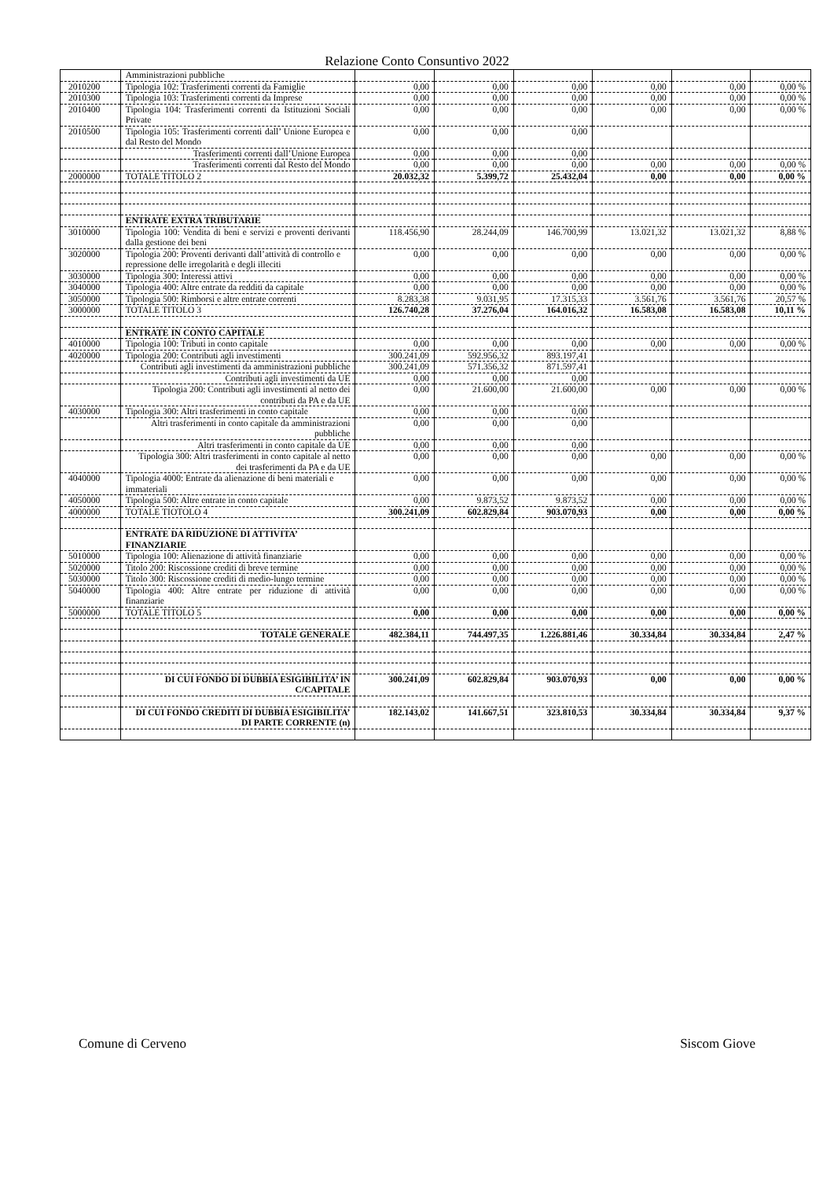Relazione Conto Consuntivo 2022
| | Amministrazioni pubbliche | | | | | | |
| 2010200 | Tipologia 102: Trasferimenti correnti da Famiglie | 0,00 | 0,00 | 0,00 | 0,00 | 0,00 | 0,00 % |
| 2010300 | Tipologia 103: Trasferimenti correnti da Imprese | 0,00 | 0,00 | 0,00 | 0,00 | 0,00 | 0,00 % |
| 2010400 | Tipologia 104: Trasferimenti correnti da Istituzioni Sociali Private | 0,00 | 0,00 | 0,00 | 0,00 | 0,00 | 0,00 % |
| 2010500 | Tipologia 105: Trasferimenti correnti dall’ Unione Europea e dal Resto del Mondo | 0,00 | 0,00 | 0,00 | | | |
| | Trasferimenti correnti dall’Unione Europea | 0,00 | 0,00 | 0,00 | | | |
| | Trasferimenti correnti dal Resto del Mondo | 0,00 | 0,00 | 0,00 | 0,00 | 0,00 | 0,00 % |
| 2000000 | TOTALE TITOLO 2 | 20.032,32 | 5.399,72 | 25.432,04 | 0,00 | 0,00 | 0,00 % |
| | ENTRATE EXTRA TRIBUTARIE | | | | | | |
| 3010000 | Tipologia 100: Vendita di beni e servizi e proventi derivanti dalla gestione dei beni | 118.456,90 | 28.244,09 | 146.700,99 | 13.021,32 | 13.021,32 | 8,88 % |
| 3020000 | Tipologia 200: Proventi derivanti dall’attività di controllo e repressione delle irregolarità e degli illeciti | 0,00 | 0,00 | 0,00 | 0,00 | 0,00 | 0,00 % |
| 3030000 | Tipologia 300: Interessi attivi | 0,00 | 0,00 | 0,00 | 0,00 | 0,00 | 0,00 % |
| 3040000 | Tipologia 400: Altre entrate da redditi da capitale | 0,00 | 0,00 | 0,00 | 0,00 | 0,00 | 0,00 % |
| 3050000 | Tipologia 500: Rimborsi e altre entrate correnti | 8.283,38 | 9.031,95 | 17.315,33 | 3.561,76 | 3.561,76 | 20,57 % |
| 3000000 | TOTALE TITOLO 3 | 126.740,28 | 37.276,04 | 164.016,32 | 16.583,08 | 16.583,08 | 10,11 % |
| | ENTRATE IN CONTO CAPITALE | | | | | | |
| 4010000 | Tipologia 100: Tributi in conto capitale | 0,00 | 0,00 | 0,00 | 0,00 | 0,00 | 0,00 % |
| 4020000 | Tipologia 200: Contributi agli investimenti | 300.241,09 | 592.956,32 | 893.197,41 | | | |
| | Contributi agli investimenti da amministrazioni pubbliche | 300.241,09 | 571.356,32 | 871.597,41 | | | |
| | Contributi agli investimenti da UE | 0,00 | 0,00 | 0,00 | | | |
| | Tipologia 200: Contributi agli investimenti al netto dei contributi da PA e da UE | 0,00 | 21.600,00 | 21.600,00 | 0,00 | 0,00 | 0,00 % |
| 4030000 | Tipologia 300: Altri trasferimenti in conto capitale | 0,00 | 0,00 | 0,00 | | | |
| | Altri trasferimenti in conto capitale da amministrazioni pubbliche | 0,00 | 0,00 | 0,00 | | | |
| | Altri trasferimenti in conto capitale da UE | 0,00 | 0,00 | 0,00 | | | |
| | Tipologia 300: Altri trasferimenti in conto capitale al netto dei trasferimenti da PA e da UE | 0,00 | 0,00 | 0,00 | 0,00 | 0,00 | 0,00 % |
| 4040000 | Tipologia 4000: Entrate da alienazione di beni materiali e immateriali | 0,00 | 0,00 | 0,00 | 0,00 | 0,00 | 0,00 % |
| 4050000 | Tipologia 500: Altre entrate in conto capitale | 0,00 | 9.873,52 | 9.873,52 | 0,00 | 0,00 | 0,00 % |
| 4000000 | TOTALE TIOTOLO 4 | 300.241,09 | 602.829,84 | 903.070,93 | 0,00 | 0,00 | 0,00 % |
| | ENTRATE DA RIDUZIONE DI ATTIVITA’ FINANZIARIE | | | | | | |
| 5010000 | Tipologia 100: Alienazione di attività finanziarie | 0,00 | 0,00 | 0,00 | 0,00 | 0,00 | 0,00 % |
| 5020000 | Titolo 200: Riscossione crediti di breve termine | 0,00 | 0,00 | 0,00 | 0,00 | 0,00 | 0,00 % |
| 5030000 | Titolo 300: Riscossione crediti di medio-lungo termine | 0,00 | 0,00 | 0,00 | 0,00 | 0,00 | 0,00 % |
| 5040000 | Tipologia 400: Altre entrate per riduzione di attività finanziarie | 0,00 | 0,00 | 0,00 | 0,00 | 0,00 | 0,00 % |
| 5000000 | TOTALE TITOLO 5 | 0,00 | 0,00 | 0,00 | 0,00 | 0,00 | 0,00 % |
| | TOTALE GENERALE | 482.384,11 | 744.497,35 | 1.226.881,46 | 30.334,84 | 30.334,84 | 2,47 % |
| | DI CUI FONDO DI DUBBIA ESIGIBILITA’ IN C/CAPITALE | 300.241,09 | 602.829,84 | 903.070,93 | 0,00 | 0,00 | 0,00 % |
| | DI CUI FONDO CREDITI DI DUBBIA ESIGIBILITA’ DI PARTE CORRENTE (n) | 182.143,02 | 141.667,51 | 323.810,53 | 30.334,84 | 30.334,84 | 9,37 % |
Comune di Cerveno Siscom Giove